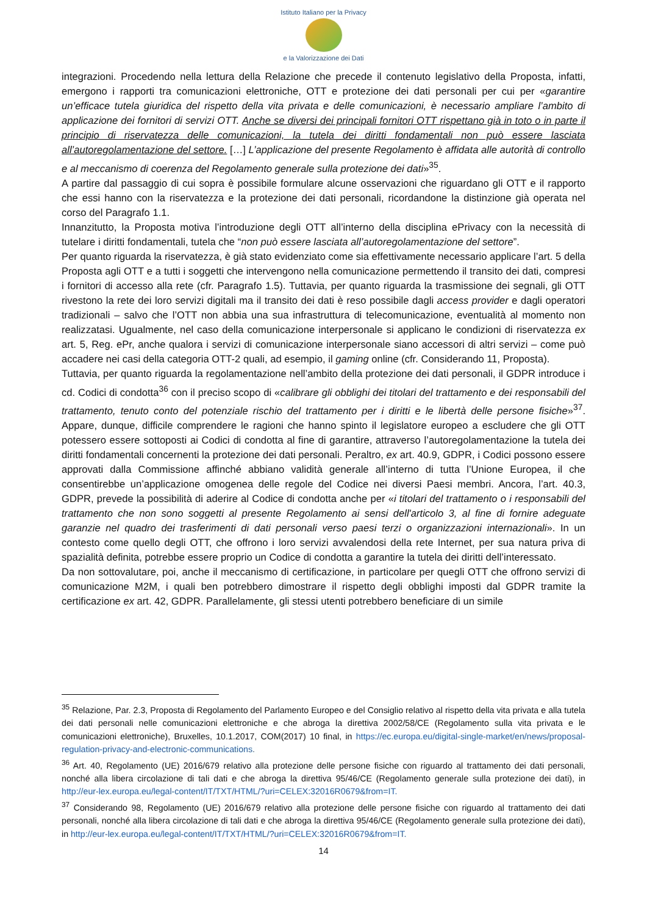Istituto Italiano per la Privacy
e la Valorizzazione dei Dati
integrazioni. Procedendo nella lettura della Relazione che precede il contenuto legislativo della Proposta, infatti, emergono i rapporti tra comunicazioni elettroniche, OTT e protezione dei dati personali per cui per «garantire un’efficace tutela giuridica del rispetto della vita privata e delle comunicazioni, è necessario ampliare l’ambito di applicazione dei fornitori di servizi OTT. Anche se diversi dei principali fornitori OTT rispettano già in toto o in parte il principio di riservatezza delle comunicazioni, la tutela dei diritti fondamentali non può essere lasciata all’autoregolamentazione del settore. […] L’applicazione del presente Regolamento è affidata alle autorità di controllo e al meccanismo di coerenza del Regolamento generale sulla protezione dei dati»<sup>35</sup>.
A partire dal passaggio di cui sopra è possibile formulare alcune osservazioni che riguardano gli OTT e il rapporto che essi hanno con la riservatezza e la protezione dei dati personali, ricordandone la distinzione già operata nel corso del Paragrafo 1.1.
Innanzitutto, la Proposta motiva l’introduzione degli OTT all’interno della disciplina ePrivacy con la necessità di tutelare i diritti fondamentali, tutela che “non può essere lasciata all’autoregolamentazione del settore”.
Per quanto riguarda la riservatezza, è già stato evidenziato come sia effettivamente necessario applicare l’art. 5 della Proposta agli OTT e a tutti i soggetti che intervengono nella comunicazione permettendo il transito dei dati, compresi i fornitori di accesso alla rete (cfr. Paragrafo 1.5). Tuttavia, per quanto riguarda la trasmissione dei segnali, gli OTT rivestono la rete dei loro servizi digitali ma il transito dei dati è reso possibile dagli access provider e dagli operatori tradizionali – salvo che l’OTT non abbia una sua infrastruttura di telecomunicazione, eventualità al momento non realizzatasi. Ugualmente, nel caso della comunicazione interpersonale si applicano le condizioni di riservatezza ex art. 5, Reg. ePr, anche qualora i servizi di comunicazione interpersonale siano accessori di altri servizi – come può accadere nei casi della categoria OTT-2 quali, ad esempio, il gaming online (cfr. Considerando 11, Proposta).
Tuttavia, per quanto riguarda la regolamentazione nell’ambito della protezione dei dati personali, il GDPR introduce i cd. Codici di condotta<sup>36</sup> con il preciso scopo di «calibrare gli obblighi dei titolari del trattamento e dei responsabili del trattamento, tenuto conto del potenziale rischio del trattamento per i diritti e le libertà delle persone fisiche»<sup>37</sup>. Appare, dunque, difficile comprendere le ragioni che hanno spinto il legislatore europeo a escludere che gli OTT potessero essere sottoposti ai Codici di condotta al fine di garantire, attraverso l’autoregolamentazione la tutela dei diritti fondamentali concernenti la protezione dei dati personali. Peraltro, ex art. 40.9, GDPR, i Codici possono essere approvati dalla Commissione affinché abbiano validità generale all’interno di tutta l’Unione Europea, il che consentirebbe un’applicazione omogenea delle regole del Codice nei diversi Paesi membri. Ancora, l’art. 40.3, GDPR, prevede la possibilità di aderire al Codice di condotta anche per «i titolari del trattamento o i responsabili del trattamento che non sono soggetti al presente Regolamento ai sensi dell'articolo 3, al fine di fornire adeguate garanzie nel quadro dei trasferimenti di dati personali verso paesi terzi o organizzazioni internazionali». In un contesto come quello degli OTT, che offrono i loro servizi avvalendosi della rete Internet, per sua natura priva di spazialità definita, potrebbe essere proprio un Codice di condotta a garantire la tutela dei diritti dell’interessato.
Da non sottovalutare, poi, anche il meccanismo di certificazione, in particolare per quegli OTT che offrono servizi di comunicazione M2M, i quali ben potrebbero dimostrare il rispetto degli obblighi imposti dal GDPR tramite la certificazione ex art. 42, GDPR. Parallelamente, gli stessi utenti potrebbero beneficiare di un simile
<sup>35</sup> Relazione, Par. 2.3, Proposta di Regolamento del Parlamento Europeo e del Consiglio relativo al rispetto della vita privata e alla tutela dei dati personali nelle comunicazioni elettroniche e che abroga la direttiva 2002/58/CE (Regolamento sulla vita privata e le comunicazioni elettroniche), Bruxelles, 10.1.2017, COM(2017) 10 final, in https://ec.europa.eu/digital-single-market/en/news/proposal-regulation-privacy-and-electronic-communications.
<sup>36</sup> Art. 40, Regolamento (UE) 2016/679 relativo alla protezione delle persone fisiche con riguardo al trattamento dei dati personali, nonché alla libera circolazione di tali dati e che abroga la direttiva 95/46/CE (Regolamento generale sulla protezione dei dati), in http://eur-lex.europa.eu/legal-content/IT/TXT/HTML/?uri=CELEX:32016R0679&from=IT.
<sup>37</sup> Considerando 98, Regolamento (UE) 2016/679 relativo alla protezione delle persone fisiche con riguardo al trattamento dei dati personali, nonché alla libera circolazione di tali dati e che abroga la direttiva 95/46/CE (Regolamento generale sulla protezione dei dati), in http://eur-lex.europa.eu/legal-content/IT/TXT/HTML/?uri=CELEX:32016R0679&from=IT.
14